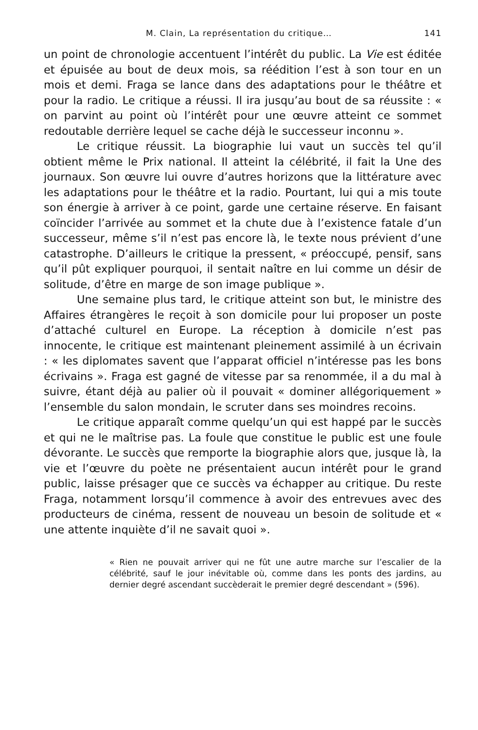M. Clain, La représentation du critique… 141
un point de chronologie accentuent l’intérêt du public. La Vie est éditée et épuisée au bout de deux mois, sa réédition l’est à son tour en un mois et demi. Fraga se lance dans des adaptations pour le théâtre et pour la radio. Le critique a réussi. Il ira jusqu’au bout de sa réussite : « on parvint au point où l’intérêt pour une œuvre atteint ce sommet redoutable derrière lequel se cache déjà le successeur inconnu ».
Le critique réussit. La biographie lui vaut un succès tel qu’il obtient même le Prix national. Il atteint la célébrité, il fait la Une des journaux. Son œuvre lui ouvre d’autres horizons que la littérature avec les adaptations pour le théâtre et la radio. Pourtant, lui qui a mis toute son énergie à arriver à ce point, garde une certaine réserve. En faisant coïncider l’arrivée au sommet et la chute due à l’existence fatale d’un successeur, même s’il n’est pas encore là, le texte nous prévient d’une catastrophe. D’ailleurs le critique la pressent, « préoccupé, pensif, sans qu’il pût expliquer pourquoi, il sentait naître en lui comme un désir de solitude, d’être en marge de son image publique ».
Une semaine plus tard, le critique atteint son but, le ministre des Affaires étrangères le reçoit à son domicile pour lui proposer un poste d’attaché culturel en Europe. La réception à domicile n’est pas innocente, le critique est maintenant pleinement assimilé à un écrivain : « les diplomates savent que l’apparat officiel n’intéresse pas les bons écrivains ». Fraga est gagné de vitesse par sa renommée, il a du mal à suivre, étant déjà au palier où il pouvait « dominer allégoriquement » l’ensemble du salon mondain, le scruter dans ses moindres recoins.
Le critique apparaît comme quelqu’un qui est happé par le succès et qui ne le maîtrise pas. La foule que constitue le public est une foule dévorante. Le succès que remporte la biographie alors que, jusque là, la vie et l’œuvre du poète ne présentaient aucun intérêt pour le grand public, laisse présager que ce succès va échapper au critique. Du reste Fraga, notamment lorsqu’il commence à avoir des entrevues avec des producteurs de cinéma, ressent de nouveau un besoin de solitude et « une attente inquiète d’il ne savait quoi ».
« Rien ne pouvait arriver qui ne fût une autre marche sur l’escalier de la célébrité, sauf le jour inévitable où, comme dans les ponts des jardins, au dernier degré ascendant succèderait le premier degré descendant » (596).